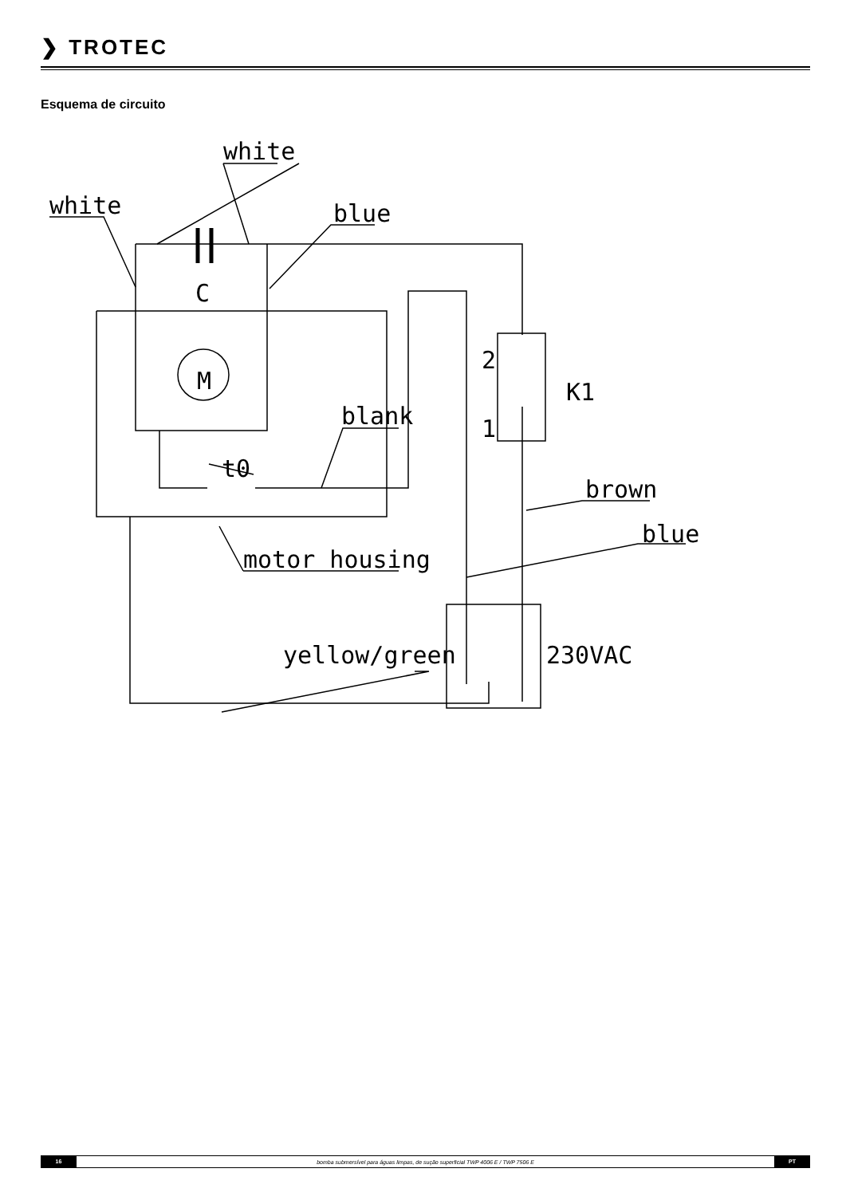❯ TROTEC
Esquema de circuito
white
white
blue
C
M
blank
t0
2
1
K1
brown
blue
motor housing
yellow/green
230VAC
16 bomba submersível para águas limpas, de sução superficial TWP 4006 E / TWP 7506 E PT